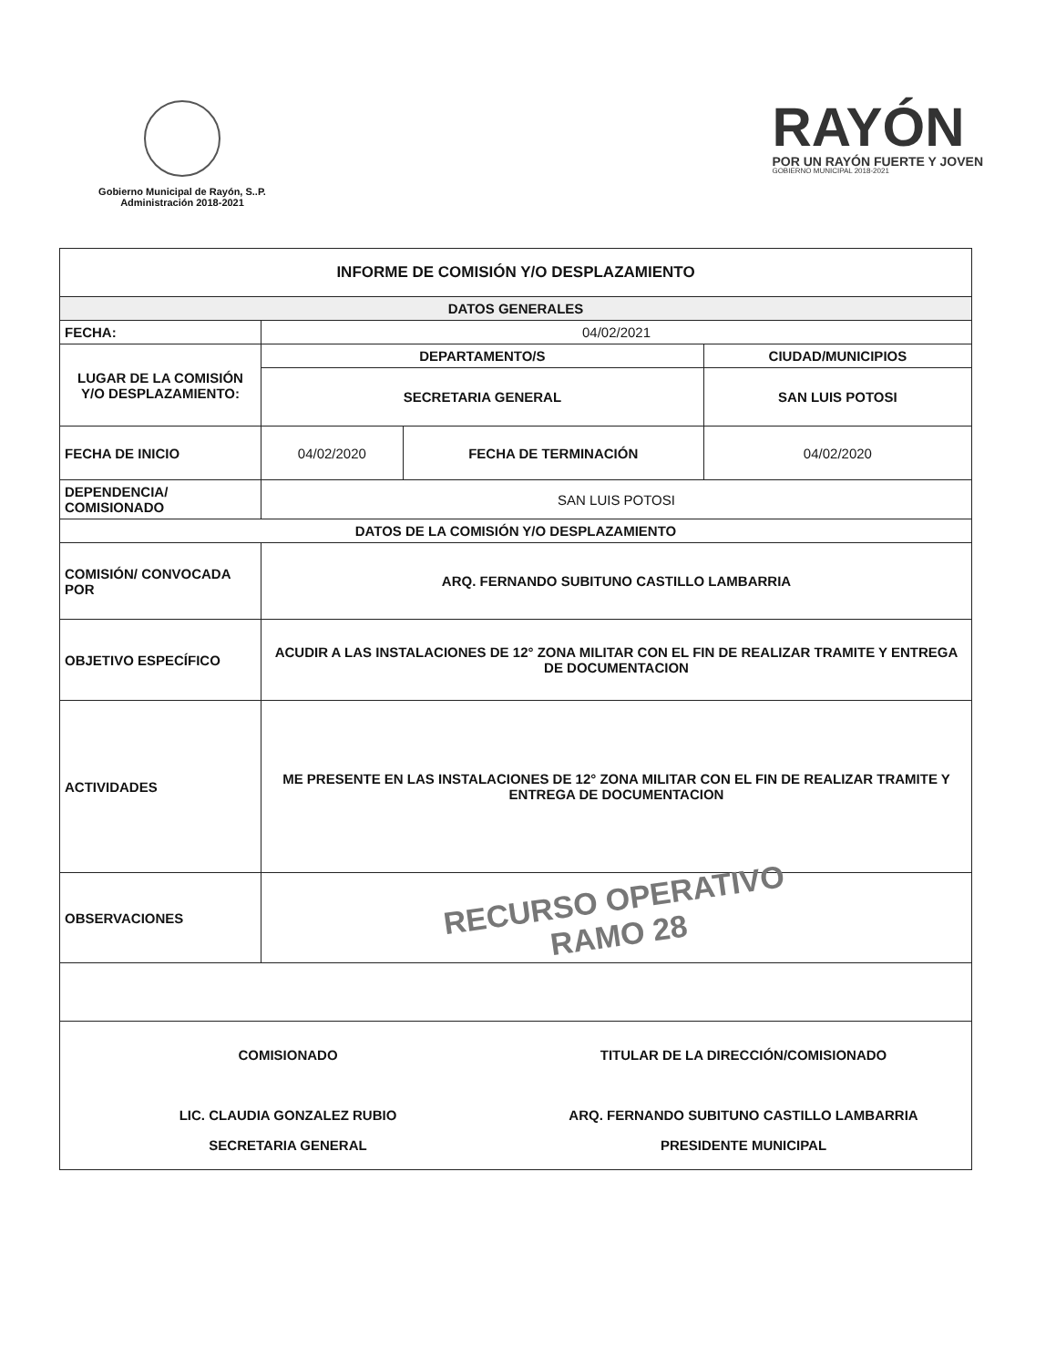Gobierno Municipal de Rayón, S..P.
Administración 2018-2021
RAYÓN
POR UN RAYÓN FUERTE Y JOVEN
GOBIERNO MUNICIPAL 2018-2021
| INFORME DE COMISIÓN Y/O DESPLAZAMIENTO | | | |
| --- | --- | --- | --- |
| DATOS GENERALES | | | |
| FECHA: | 04/02/2021 | | |
| LUGAR DE LA COMISIÓN Y/O DESPLAZAMIENTO: | DEPARTAMENTO/S | | CIUDAD/MUNICIPIOS |
| | SECRETARIA GENERAL | | SAN LUIS POTOSI |
| FECHA DE INICIO | 04/02/2020 | FECHA DE TERMINACIÓN | 04/02/2020 |
| DEPENDENCIA/ COMISIONADO | SAN LUIS POTOSI | | |
| DATOS DE LA COMISIÓN Y/O DESPLAZAMIENTO | | | |
| COMISIÓN/ CONVOCADA POR | ARQ. FERNANDO SUBITUNO CASTILLO LAMBARRIA | | |
| OBJETIVO ESPECÍFICO | ACUDIR A LAS INSTALACIONES DE 12° ZONA MILITAR CON EL FIN DE REALIZAR TRAMITE Y ENTREGA DE DOCUMENTACION | | |
| ACTIVIDADES | ME PRESENTE EN LAS INSTALACIONES DE 12° ZONA MILITAR CON EL FIN DE REALIZAR TRAMITE Y ENTREGA DE DOCUMENTACION | | |
| OBSERVACIONES | RECURSO OPERATIVO RAMO 28 | | |
| COMISIONADO LIC. CLAUDIA GONZALEZ RUBIO SECRETARIA GENERAL TITULAR DE LA DIRECCIÓN/COMISIONADO ARQ. FERNANDO SUBITUNO CASTILLO LAMBARRIA PRESIDENTE MUNICIPAL | | | |